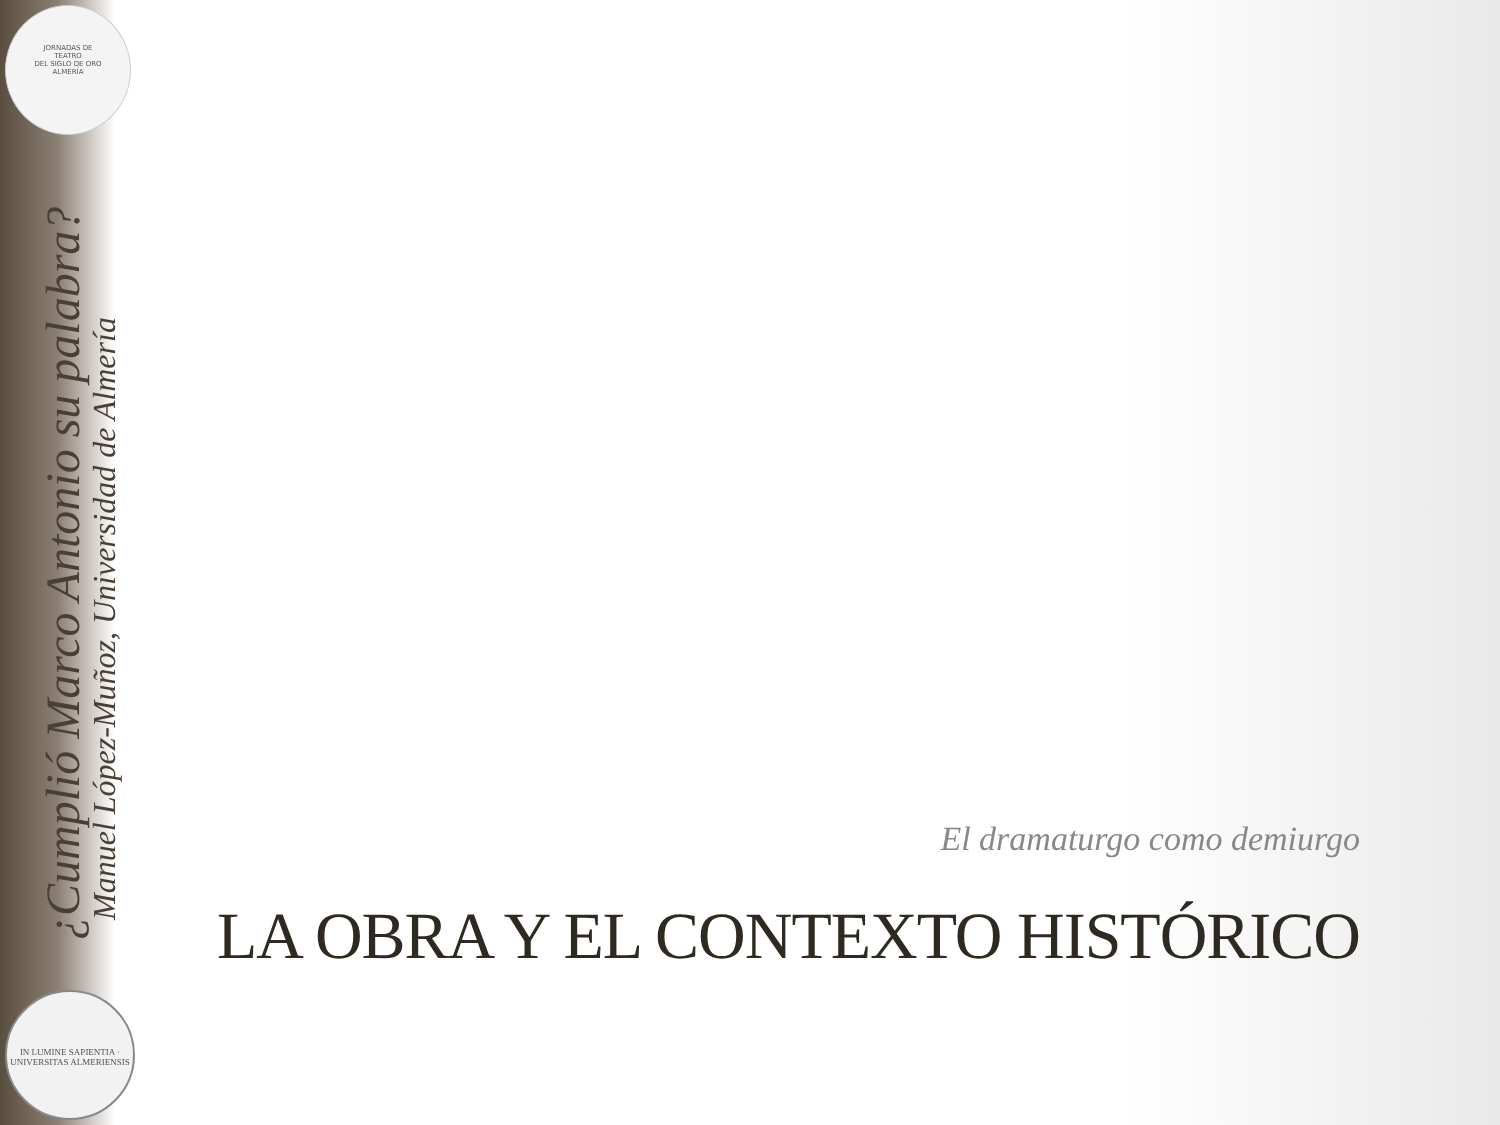JORNADAS DE
TEATRO
DEL SIGLO DE ORO
ALMERÍA
¿Cumplió Marco Antonio su palabra?
Manuel López-Muñoz, Universidad de Almería
IN LUMINE SAPIENTIA · UNIVERSITAS ALMERIENSIS
El dramaturgo como demiurgo
LA OBRA Y EL CONTEXTO HISTÓRICO